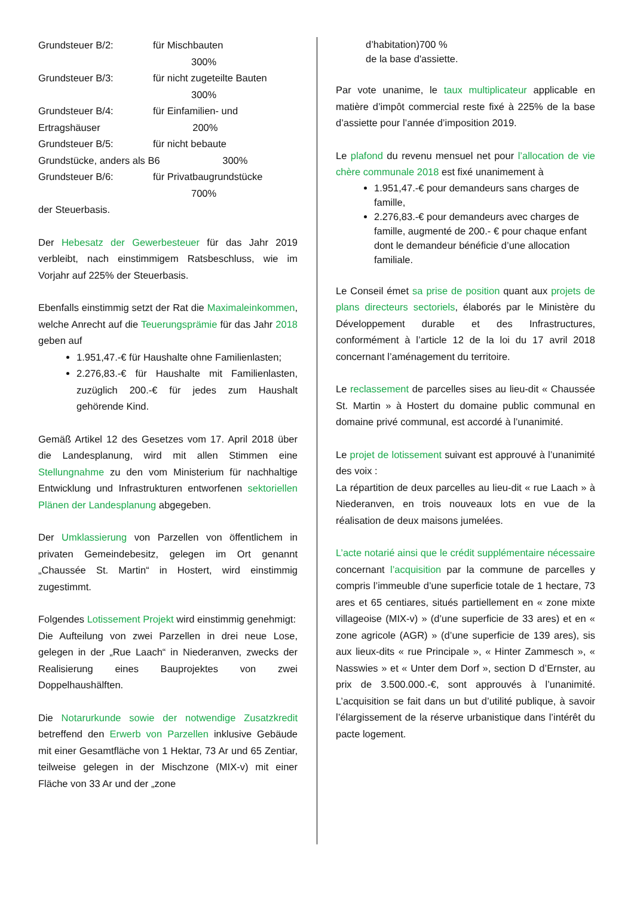Grundsteuer B/2: für Mischbauten
300%
Grundsteuer B/3: für nicht zugeteilte Bauten
300%
Grundsteuer B/4: für Einfamilien- und
Ertragshäuser 200%
Grundsteuer B/5: für nicht bebaute
Grundstücke, anders als B6 300%
Grundsteuer B/6: für Privatbaugrundstücke
700%
der Steuerbasis.
Der Hebesatz der Gewerbesteuer für das Jahr 2019 verbleibt, nach einstimmigem Ratsbeschluss, wie im Vorjahr auf 225% der Steuerbasis.
Ebenfalls einstimmig setzt der Rat die Maximaleinkommen, welche Anrecht auf die Teuerungsprämie für das Jahr 2018 geben auf
1.951,47.-€ für Haushalte ohne Familienlasten;
2.276,83.-€ für Haushalte mit Familienlasten, zuzüglich 200.-€ für jedes zum Haushalt gehörende Kind.
Gemäß Artikel 12 des Gesetzes vom 17. April 2018 über die Landesplanung, wird mit allen Stimmen eine Stellungnahme zu den vom Ministerium für nachhaltige Entwicklung und Infrastrukturen entworfenen sektoriellen Plänen der Landesplanung abgegeben.
Der Umklassierung von Parzellen von öffentlichem in privaten Gemeindebesitz, gelegen im Ort genannt „Chaussée St. Martin“ in Hostert, wird einstimmig zugestimmt.
Folgendes Lotissement Projekt wird einstimmig genehmigt:
Die Aufteilung von zwei Parzellen in drei neue Lose, gelegen in der „Rue Laach“ in Niederanven, zwecks der Realisierung eines Bauprojektes von zwei Doppelhaushälften.
Die Notarurkunde sowie der notwendige Zusatzkredit betreffend den Erwerb von Parzellen inklusive Gebäude mit einer Gesamtfläche von 1 Hektar, 73 Ar und 65 Zentiar, teilweise gelegen in der Mischzone (MIX-v) mit einer Fläche von 33 Ar und der „zone
d’habitation)700 %
de la base d'assiette.
Par vote unanime, le taux multiplicateur applicable en matière d’impôt commercial reste fixé à 225% de la base d’assiette pour l’année d’imposition 2019.
Le plafond du revenu mensuel net pour l’allocation de vie chère communale 2018 est fixé unanimement à
1.951,47.-€ pour demandeurs sans charges de famille,
2.276,83.-€ pour demandeurs avec charges de famille, augmenté de 200.- € pour chaque enfant dont le demandeur bénéficie d’une allocation familiale.
Le Conseil émet sa prise de position quant aux projets de plans directeurs sectoriels, élaborés par le Ministère du Développement durable et des Infrastructures, conformément à l’article 12 de la loi du 17 avril 2018 concernant l’aménagement du territoire.
Le reclassement de parcelles sises au lieu-dit « Chaussée St. Martin » à Hostert du domaine public communal en domaine privé communal, est accordé à l’unanimité.
Le projet de lotissement suivant est approuvé à l’unanimité des voix :
La répartition de deux parcelles au lieu-dit « rue Laach » à Niederanven, en trois nouveaux lots en vue de la réalisation de deux maisons jumelées.
L’acte notarié ainsi que le crédit supplémentaire nécessaire concernant l’acquisition par la commune de parcelles y compris l’immeuble d’une superficie totale de 1 hectare, 73 ares et 65 centiares, situés partiellement en « zone mixte villageoise (MIX-v) » (d’une superficie de 33 ares) et en « zone agricole (AGR) » (d’une superficie de 139 ares), sis aux lieux-dits « rue Principale », « Hinter Zammesch », « Nasswies » et « Unter dem Dorf », section D d’Ernster, au prix de 3.500.000.-€, sont approuvés à l’unanimité. L’acquisition se fait dans un but d’utilité publique, à savoir l’élargissement de la réserve urbanistique dans l’intérêt du pacte logement.